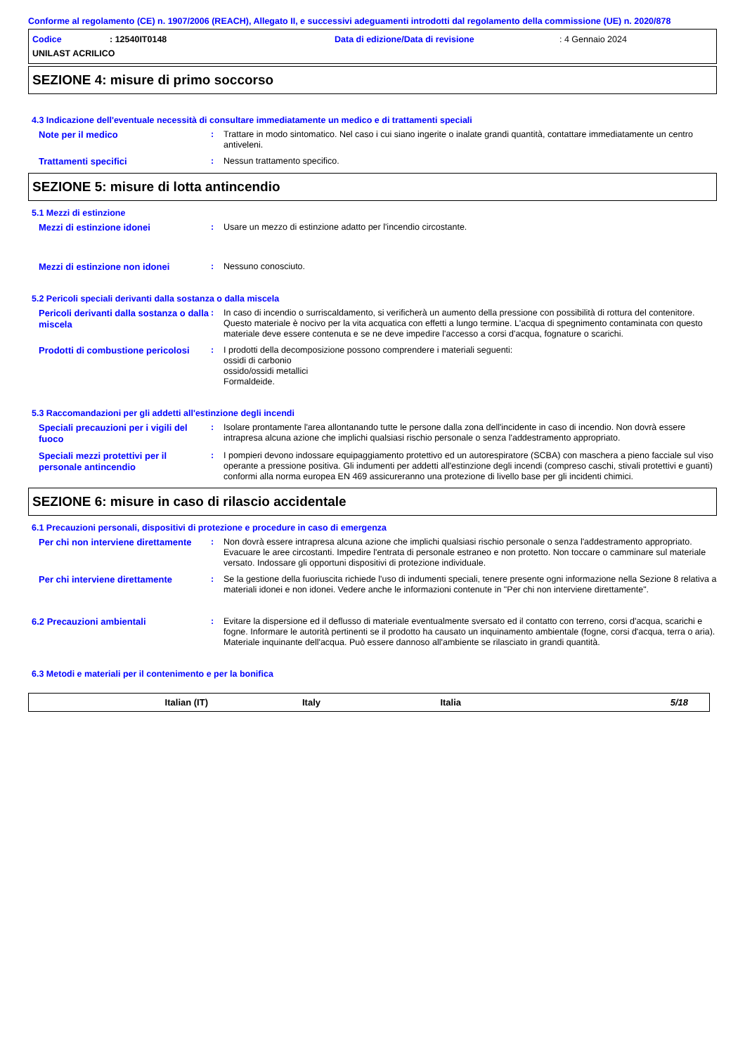Conforme al regolamento (CE) n. 1907/2006 (REACH), Allegato II, e successivi adeguamenti introdotti dal regolamento della commissione (UE) n. 2020/878
Codice: 12540IT0148 Data di edizione/Data di revisione: 4 Gennaio 2024
UNILAST ACRILICO
SEZIONE 4: misure di primo soccorso
4.3 Indicazione dell'eventuale necessità di consultare immediatamente un medico e di trattamenti speciali
Note per il medico
: Trattare in modo sintomatico. Nel caso i cui siano ingerite o inalate grandi quantità, contattare immediatamente un centro antiveleni.
Trattamenti specifici
: Nessun trattamento specifico.
SEZIONE 5: misure di lotta antincendio
5.1 Mezzi di estinzione
Mezzi di estinzione idonei
: Usare un mezzo di estinzione adatto per l'incendio circostante.
Mezzi di estinzione non idonei
: Nessuno conosciuto.
5.2 Pericoli speciali derivanti dalla sostanza o dalla miscela
Pericoli derivanti dalla sostanza o dalla miscela
: In caso di incendio o surriscaldamento, si verificherà un aumento della pressione con possibilità di rottura del contenitore. Questo materiale è nocivo per la vita acquatica con effetti a lungo termine. L'acqua di spegnimento contaminata con questo materiale deve essere contenuta e se ne deve impedire l'accesso a corsi d'acqua, fognature o scarichi.
Prodotti di combustione pericolosi
: I prodotti della decomposizione possono comprendere i materiali seguenti:
ossidi di carbonio
ossido/ossidi metallici
Formaldeide.
5.3 Raccomandazioni per gli addetti all'estinzione degli incendi
Speciali precauzioni per i vigili del fuoco
: Isolare prontamente l'area allontanando tutte le persone dalla zona dell'incidente in caso di incendio. Non dovrà essere intrapresa alcuna azione che implichi qualsiasi rischio personale o senza l'addestramento appropriato.
Speciali mezzi protettivi per il personale antincendio
: I pompieri devono indossare equipaggiamento protettivo ed un autorespiratore (SCBA) con maschera a pieno facciale sul viso operante a pressione positiva. Gli indumenti per addetti all'estinzione degli incendi (compreso caschi, stivali protettivi e guanti) conformi alla norma europea EN 469 assicureranno una protezione di livello base per gli incidenti chimici.
SEZIONE 6: misure in caso di rilascio accidentale
6.1 Precauzioni personali, dispositivi di protezione e procedure in caso di emergenza
Per chi non interviene direttamente
: Non dovrà essere intrapresa alcuna azione che implichi qualsiasi rischio personale o senza l'addestramento appropriato. Evacuare le aree circostanti. Impedire l'entrata di personale estraneo e non protetto. Non toccare o camminare sul materiale versato. Indossare gli opportuni dispositivi di protezione individuale.
Per chi interviene direttamente
: Se la gestione della fuoriuscita richiede l'uso di indumenti speciali, tenere presente ogni informazione nella Sezione 8 relativa a materiali idonei e non idonei. Vedere anche le informazioni contenute in "Per chi non interviene direttamente".
6.2 Precauzioni ambientali
: Evitare la dispersione ed il deflusso di materiale eventualmente sversato ed il contatto con terreno, corsi d'acqua, scarichi e fogne. Informare le autorità pertinenti se il prodotto ha causato un inquinamento ambientale (fogne, corsi d'acqua, terra o aria). Materiale inquinante dell'acqua. Può essere dannoso all'ambiente se rilasciato in grandi quantità.
6.3 Metodi e materiali per il contenimento e per la bonifica
Italian (IT) Italy Italia 5/18